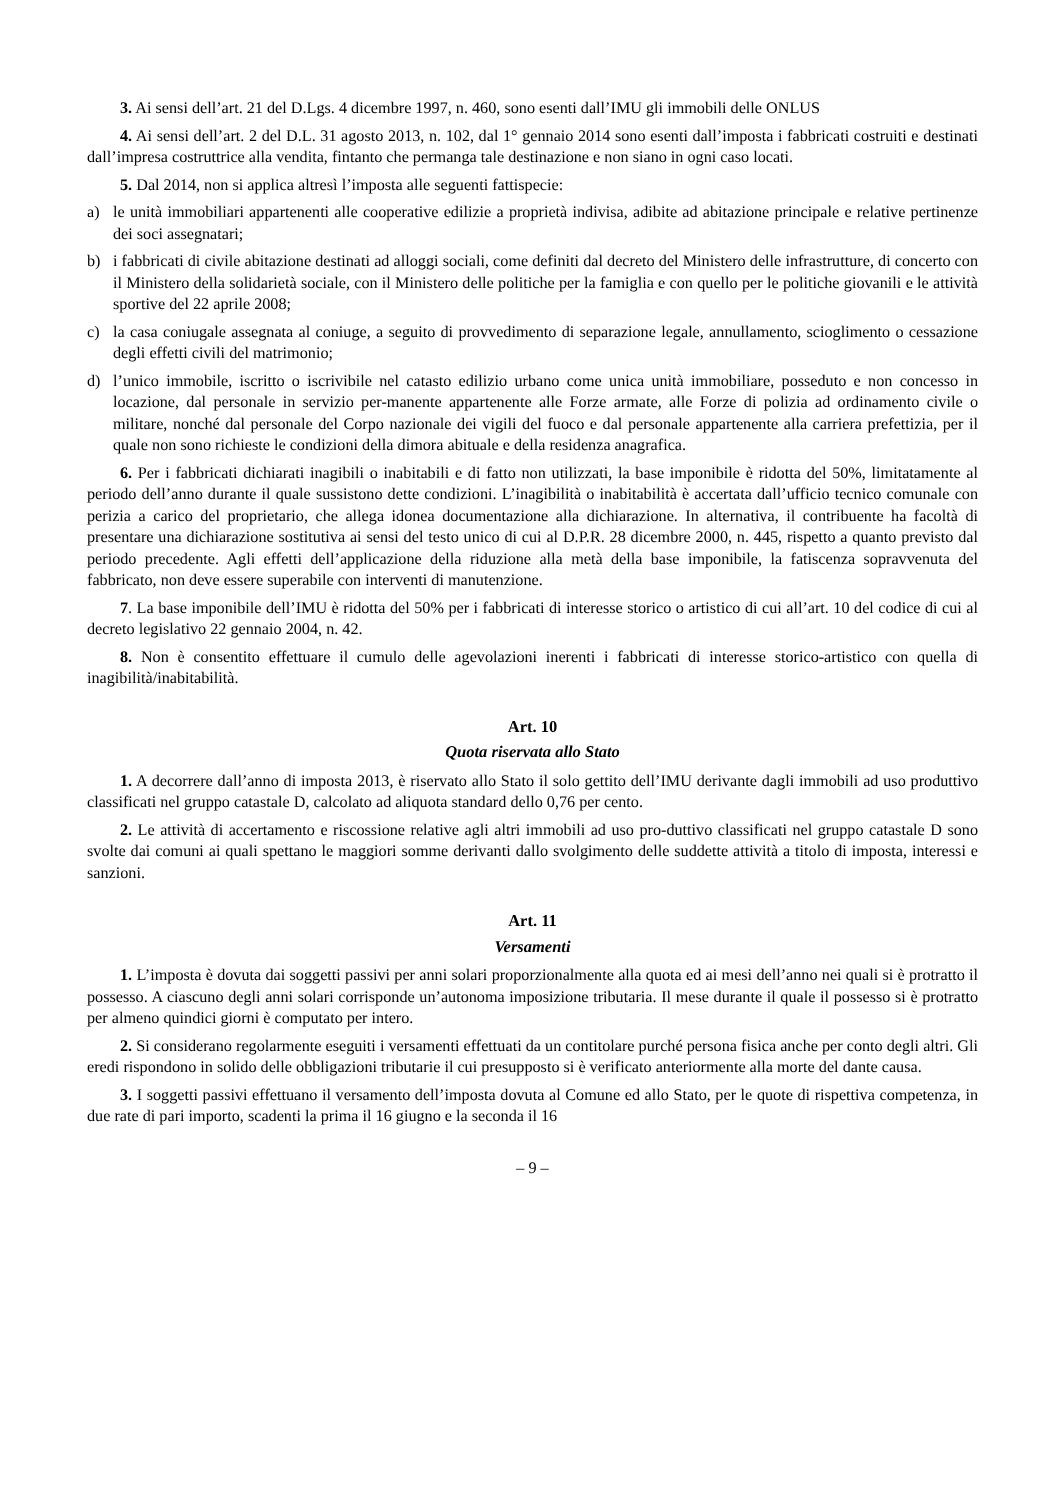3. Ai sensi dell’art. 21 del D.Lgs. 4 dicembre 1997, n. 460, sono esenti dall’IMU gli immobili delle ONLUS
4. Ai sensi dell’art. 2 del D.L. 31 agosto 2013, n. 102, dal 1° gennaio 2014 sono esenti dall’imposta i fabbricati costruiti e destinati dall’impresa costruttrice alla vendita, fintanto che permanga tale destinazione e non siano in ogni caso locati.
5. Dal 2014, non si applica altresì l’imposta alle seguenti fattispecie:
a) le unità immobiliari appartenenti alle cooperative edilizie a proprietà indivisa, adibite ad abitazione principale e relative pertinenze dei soci assegnatari;
b) i fabbricati di civile abitazione destinati ad alloggi sociali, come definiti dal decreto del Ministero delle infrastrutture, di concerto con il Ministero della solidarietà sociale, con il Ministero delle politiche per la famiglia e con quello per le politiche giovanili e le attività sportive del 22 aprile 2008;
c) la casa coniugale assegnata al coniuge, a seguito di provvedimento di separazione legale, annullamento, scioglimento o cessazione degli effetti civili del matrimonio;
d) l’unico immobile, iscritto o iscrivibile nel catasto edilizio urbano come unica unità immobiliare, posseduto e non concesso in locazione, dal personale in servizio per-manente appartenente alle Forze armate, alle Forze di polizia ad ordinamento civile o militare, nonché dal personale del Corpo nazionale dei vigili del fuoco e dal personale appartenente alla carriera prefettizia, per il quale non sono richieste le condizioni della dimora abituale e della residenza anagrafica.
6. Per i fabbricati dichiarati inagibili o inabitabili e di fatto non utilizzati, la base imponibile è ridotta del 50%, limitatamente al periodo dell’anno durante il quale sussistono dette condizioni. L’inagibilità o inabitabilità è accertata dall’ufficio tecnico comunale con perizia a carico del proprietario, che allega idonea documentazione alla dichiarazione. In alternativa, il contribuente ha facoltà di presentare una dichiarazione sostitutiva ai sensi del testo unico di cui al D.P.R. 28 dicembre 2000, n. 445, rispetto a quanto previsto dal periodo precedente. Agli effetti dell’applicazione della riduzione alla metà della base imponibile, la fatiscenza sopravvenuta del fabbricato, non deve essere superabile con interventi di manutenzione.
7. La base imponibile dell’IMU è ridotta del 50% per i fabbricati di interesse storico o artistico di cui all’art. 10 del codice di cui al decreto legislativo 22 gennaio 2004, n. 42.
8. Non è consentito effettuare il cumulo delle agevolazioni inerenti i fabbricati di interesse storico-artistico con quella di inagibilità/inabitabilità.
Art. 10
Quota riservata allo Stato
1. A decorrere dall’anno di imposta 2013, è riservato allo Stato il solo gettito dell’IMU derivante dagli immobili ad uso produttivo classificati nel gruppo catastale D, calcolato ad aliquota standard dello 0,76 per cento.
2. Le attività di accertamento e riscossione relative agli altri immobili ad uso pro-duttivo classificati nel gruppo catastale D sono svolte dai comuni ai quali spettano le maggiori somme derivanti dallo svolgimento delle suddette attività a titolo di imposta, interessi e sanzioni.
Art. 11
Versamenti
1. L’imposta è dovuta dai soggetti passivi per anni solari proporzionalmente alla quota ed ai mesi dell’anno nei quali si è protratto il possesso. A ciascuno degli anni solari corrisponde un’autonoma imposizione tributaria. Il mese durante il quale il possesso si è protratto per almeno quindici giorni è computato per intero.
2. Si considerano regolarmente eseguiti i versamenti effettuati da un contitolare purché persona fisica anche per conto degli altri. Gli eredi rispondono in solido delle obbligazioni tributarie il cui presupposto si è verificato anteriormente alla morte del dante causa.
3. I soggetti passivi effettuano il versamento dell’imposta dovuta al Comune ed allo Stato, per le quote di rispettiva competenza, in due rate di pari importo, scadenti la prima il 16 giugno e la seconda il 16
– 9 –